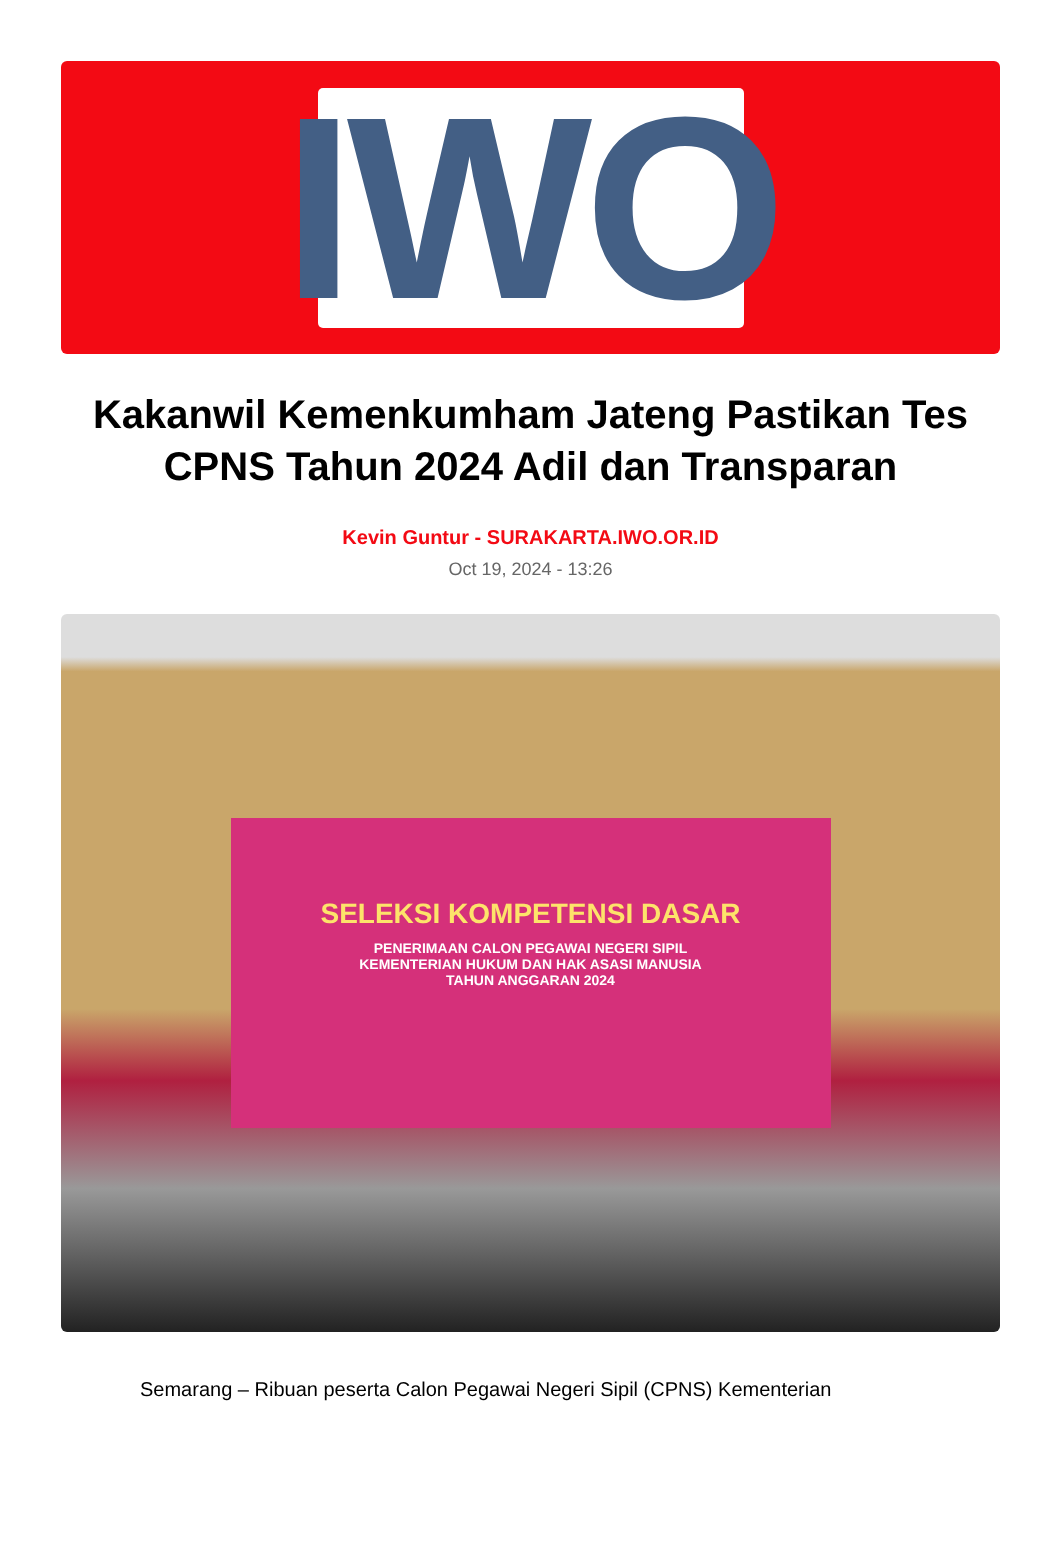IWO
Kakanwil Kemenkumham Jateng Pastikan Tes CPNS Tahun 2024 Adil dan Transparan
Kevin Guntur - SURAKARTA.IWO.OR.ID
Oct 19, 2024 - 13:26
SELEKSI KOMPETENSI DASAR
PENERIMAAN CALON PEGAWAI NEGERI SIPIL
KEMENTERIAN HUKUM DAN HAK ASASI MANUSIA
TAHUN ANGGARAN 2024
Semarang – Ribuan peserta Calon Pegawai Negeri Sipil (CPNS) Kementerian